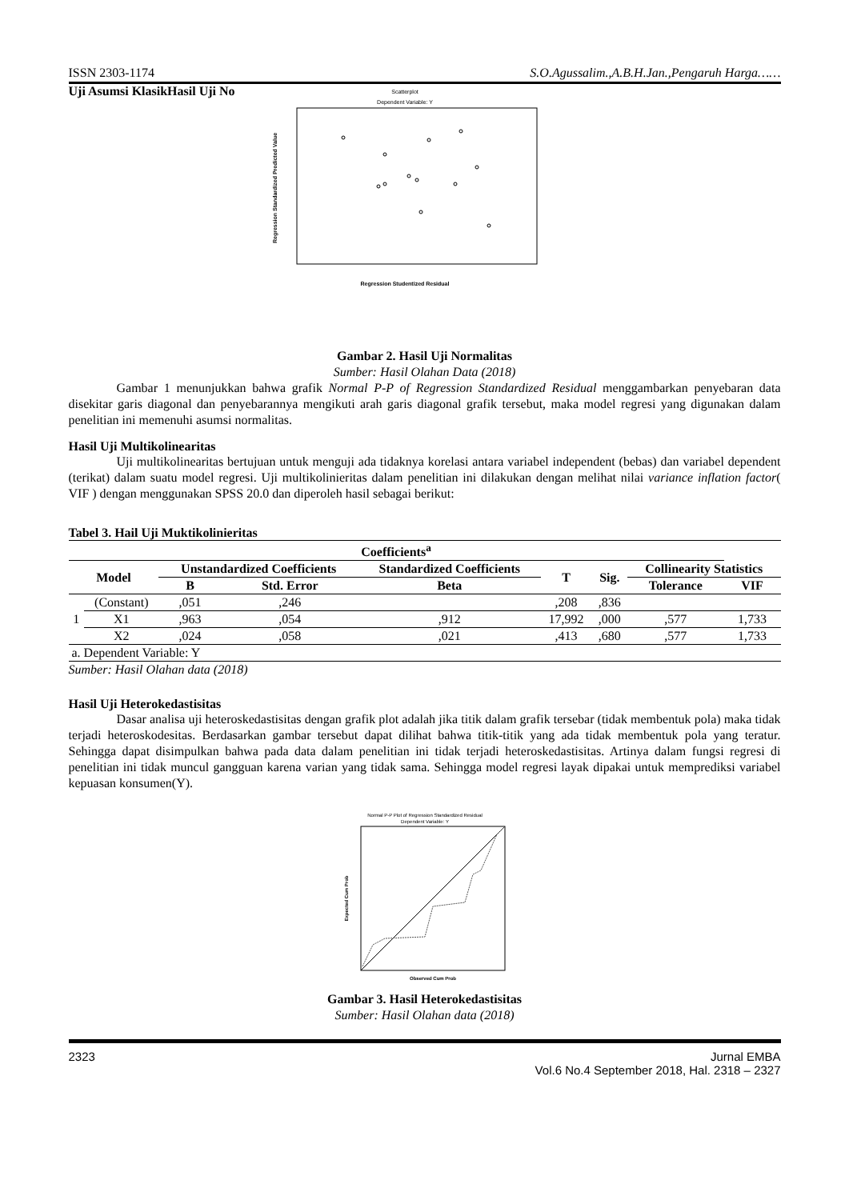ISSN 2303-1174 S.O.Agussalim.,A.B.H.Jan.,Pengaruh Harga……
Uji Asumsi KlasikHasil Uji No
Scatterplot
Dependent Variable: Y
Regression Studentized Residual
Regression Standardized Predicted Value
Gambar 2. Hasil Uji Normalitas
Sumber: Hasil Olahan Data (2018)
Gambar 1 menunjukkan bahwa grafik Normal P-P of Regression Standardized Residual menggambarkan penyebaran data disekitar garis diagonal dan penyebarannya mengikuti arah garis diagonal grafik tersebut, maka model regresi yang digunakan dalam penelitian ini memenuhi asumsi normalitas.
Hasil Uji Multikolinearitas
Uji multikolinearitas bertujuan untuk menguji ada tidaknya korelasi antara variabel independent (bebas) dan variabel dependent (terikat) dalam suatu model regresi. Uji multikolinieritas dalam penelitian ini dilakukan dengan melihat nilai variance inflation factor( VIF ) dengan menggunakan SPSS 20.0 dan diperoleh hasil sebagai berikut:
Tabel 3. Hail Uji Muktikolinieritas
| Coefficients<sup>a</sup> | | | | | | | | |
| --- | --- | --- | --- | --- | --- | --- | --- | --- |
| Model | | Unstandardized Coefficients | | Standardized Coefficients | T | Sig. | Collinearity Statistics | |
| | | B | Std. Error | Beta | | | Tolerance | VIF |
| 1 | (Constant) | ,051 | ,246 | | ,208 | ,836 | | |
| | X1 | ,963 | ,054 | ,912 | 17,992 | ,000 | ,577 | 1,733 |
| | X2 | ,024 | ,058 | ,021 | ,413 | ,680 | ,577 | 1,733 |
| a. Dependent Variable: Y | | | | | | | | |
Sumber: Hasil Olahan data (2018)
Hasil Uji Heterokedastisitas
Dasar analisa uji heteroskedastisitas dengan grafik plot adalah jika titik dalam grafik tersebar (tidak membentuk pola) maka tidak terjadi heteroskodesitas. Berdasarkan gambar tersebut dapat dilihat bahwa titik-titik yang ada tidak membentuk pola yang teratur. Sehingga dapat disimpulkan bahwa pada data dalam penelitian ini tidak terjadi heteroskedastisitas. Artinya dalam fungsi regresi di penelitian ini tidak muncul gangguan karena varian yang tidak sama. Sehingga model regresi layak dipakai untuk memprediksi variabel kepuasan konsumen(Y).
Normal P-P Plot of Regression Standardized Residual
Dependent Variable: Y
Observed Cum Prob
Expected Cum Prob
Gambar 3. Hasil Heterokedastisitas
Sumber: Hasil Olahan data (2018)
2323 Jurnal EMBA
Vol.6 No.4 September 2018, Hal. 2318 – 2327